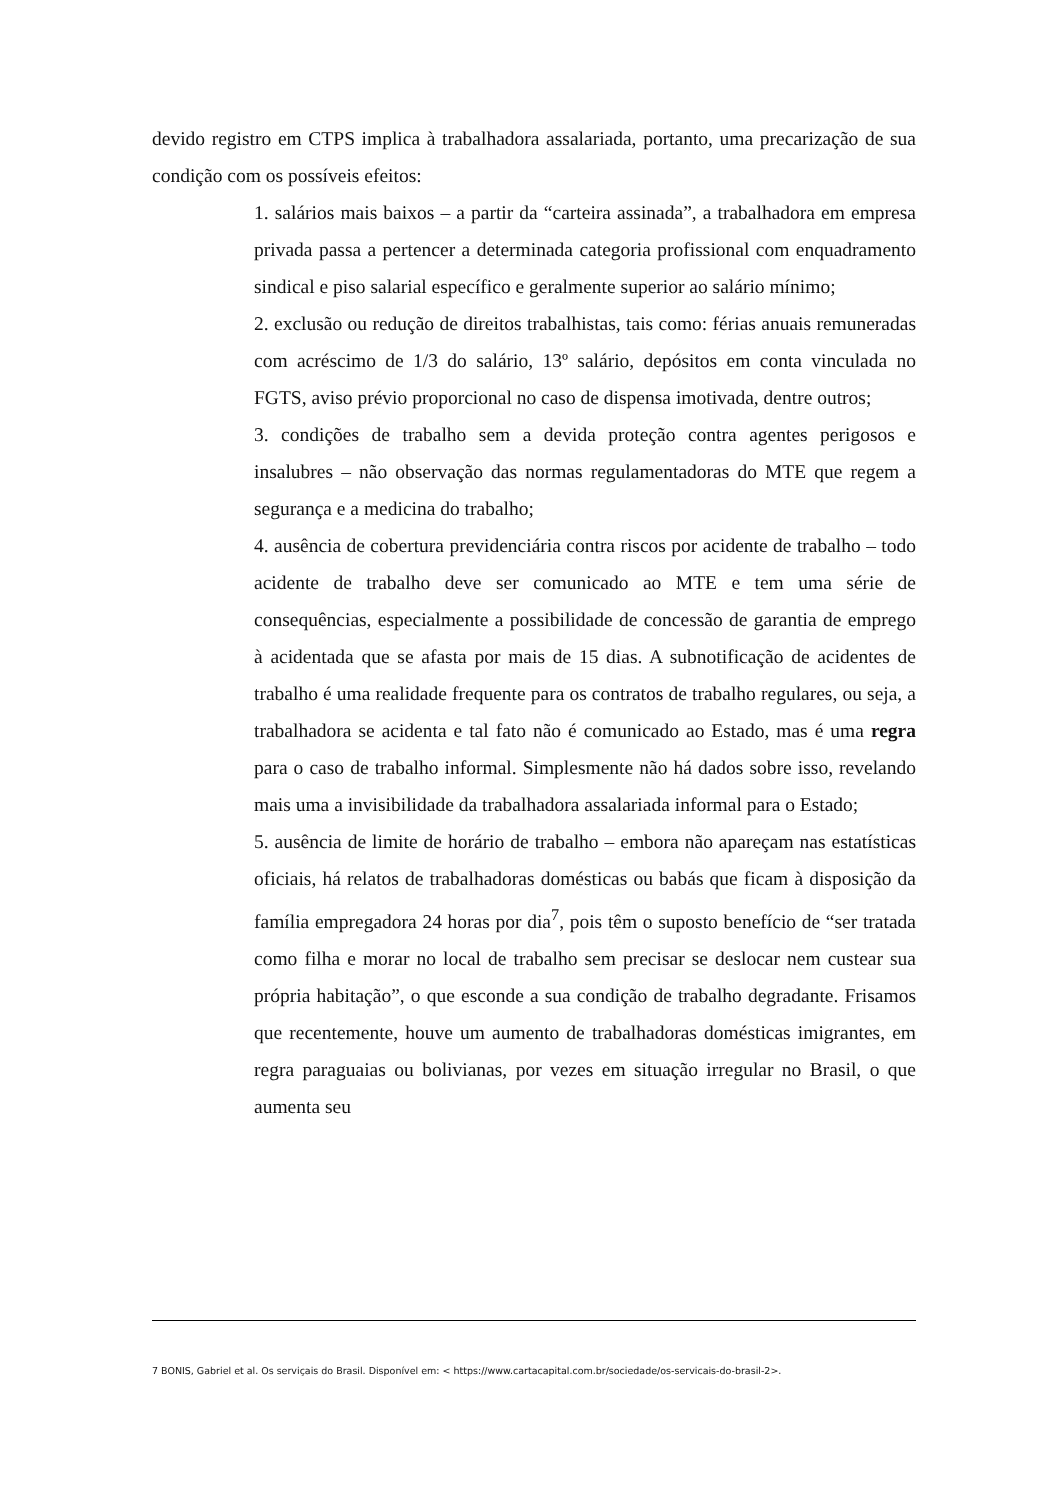devido registro em CTPS implica à trabalhadora assalariada, portanto, uma precarização de sua condição com os possíveis efeitos:
1. salários mais baixos – a partir da “carteira assinada”, a trabalhadora em empresa privada passa a pertencer a determinada categoria profissional com enquadramento sindical e piso salarial específico e geralmente superior ao salário mínimo;
2. exclusão ou redução de direitos trabalhistas, tais como: férias anuais remuneradas com acréscimo de 1/3 do salário, 13º salário, depósitos em conta vinculada no FGTS, aviso prévio proporcional no caso de dispensa imotivada, dentre outros;
3. condições de trabalho sem a devida proteção contra agentes perigosos e insalubres – não observação das normas regulamentadoras do MTE que regem a segurança e a medicina do trabalho;
4. ausência de cobertura previdenciária contra riscos por acidente de trabalho – todo acidente de trabalho deve ser comunicado ao MTE e tem uma série de consequências, especialmente a possibilidade de concessão de garantia de emprego à acidentada que se afasta por mais de 15 dias. A subnotificação de acidentes de trabalho é uma realidade frequente para os contratos de trabalho regulares, ou seja, a trabalhadora se acidenta e tal fato não é comunicado ao Estado, mas é uma regra para o caso de trabalho informal. Simplesmente não há dados sobre isso, revelando mais uma a invisibilidade da trabalhadora assalariada informal para o Estado;
5. ausência de limite de horário de trabalho – embora não apareçam nas estatísticas oficiais, há relatos de trabalhadoras domésticas ou babás que ficam à disposição da família empregadora 24 horas por dia<sup>7</sup>, pois têm o suposto benefício de “ser tratada como filha e morar no local de trabalho sem precisar se deslocar nem custear sua própria habitação”, o que esconde a sua condição de trabalho degradante. Frisamos que recentemente, houve um aumento de trabalhadoras domésticas imigrantes, em regra paraguaias ou bolivianas, por vezes em situação irregular no Brasil, o que aumenta seu
7 BONIS, Gabriel et al. Os serviçais do Brasil. Disponível em: < https://www.cartacapital.com.br/sociedade/os-servicais-do-brasil-2>.